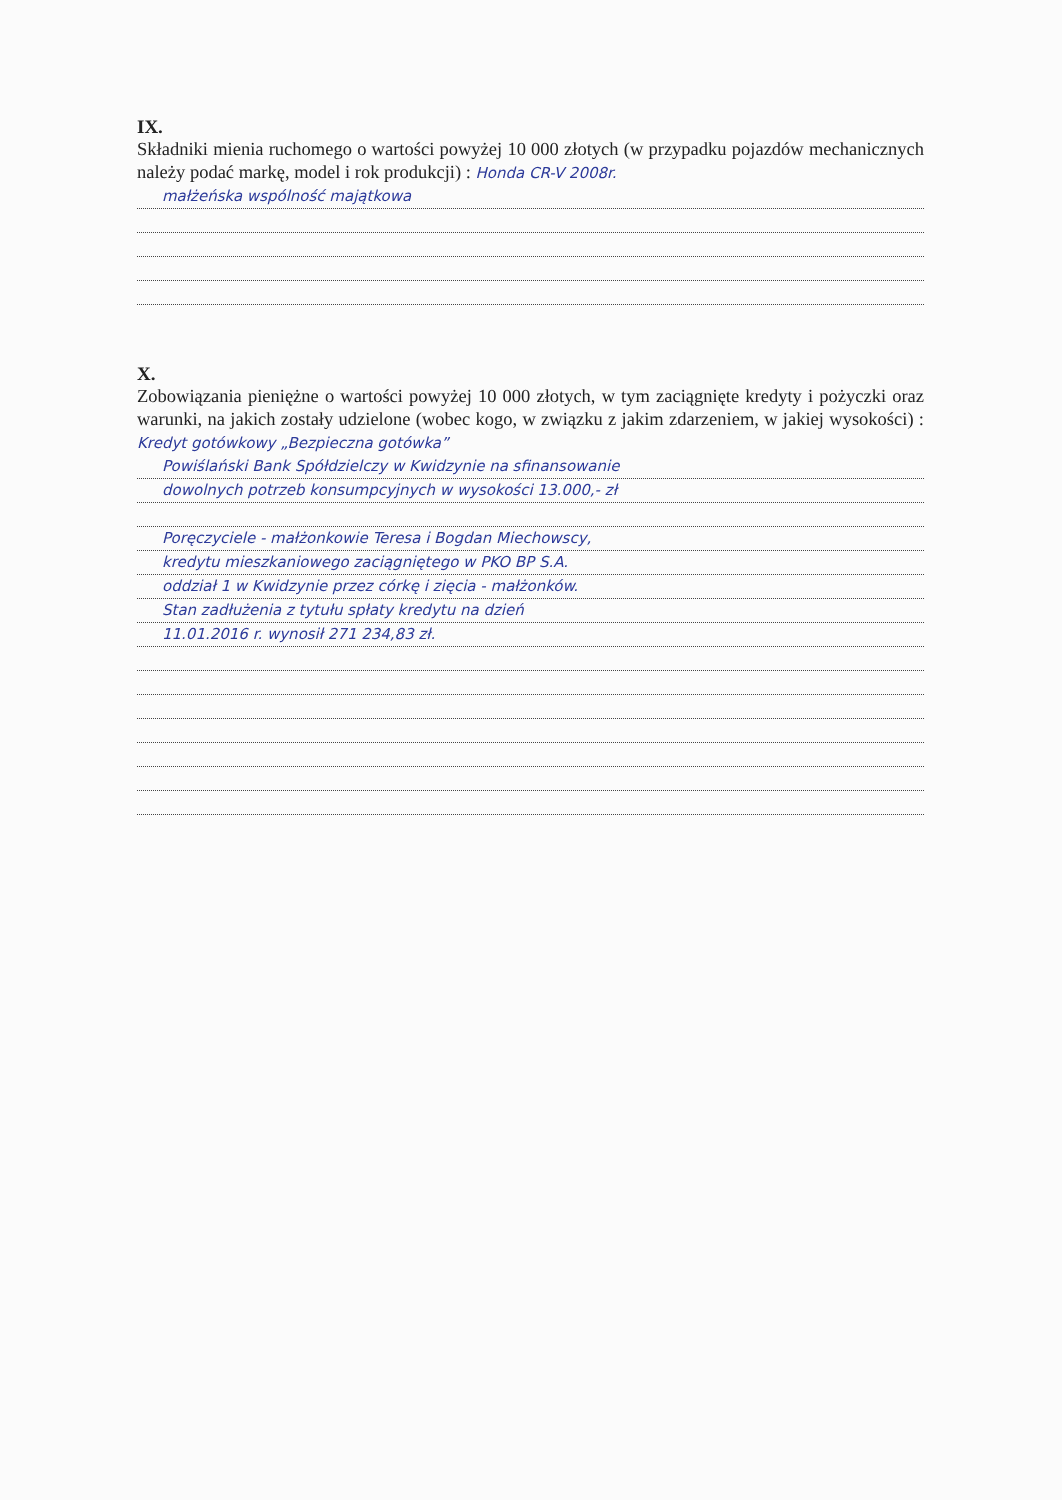IX.
Składniki mienia ruchomego o wartości powyżej 10 000 złotych (w przypadku pojazdów mechanicznych należy podać markę, model i rok produkcji) : Honda CR-V 2008r.
małżeńska wspólność majątkowa
X.
Zobowiązania pieniężne o wartości powyżej 10 000 złotych, w tym zaciągnięte kredyty i pożyczki oraz warunki, na jakich zostały udzielone (wobec kogo, w związku z jakim zdarzeniem, w jakiej wysokości) : Kredyt gotówkowy „Bezpieczna gotówka”
Powiślański Bank Spółdzielczy w Kwidzynie na sfinansowanie
dowolnych potrzeb konsumpcyjnych w wysokości 13.000,- zł
Poręczyciele - małżonkowie Teresa i Bogdan Miechowscy,
kredytu mieszkaniowego zaciągniętego w PKO BP S.A.
oddział 1 w Kwidzynie przez córkę i zięcia - małżonków.
Stan zadłużenia z tytułu spłaty kredytu na dzień
11.01.2016 r. wynosił 271 234,83 zł.